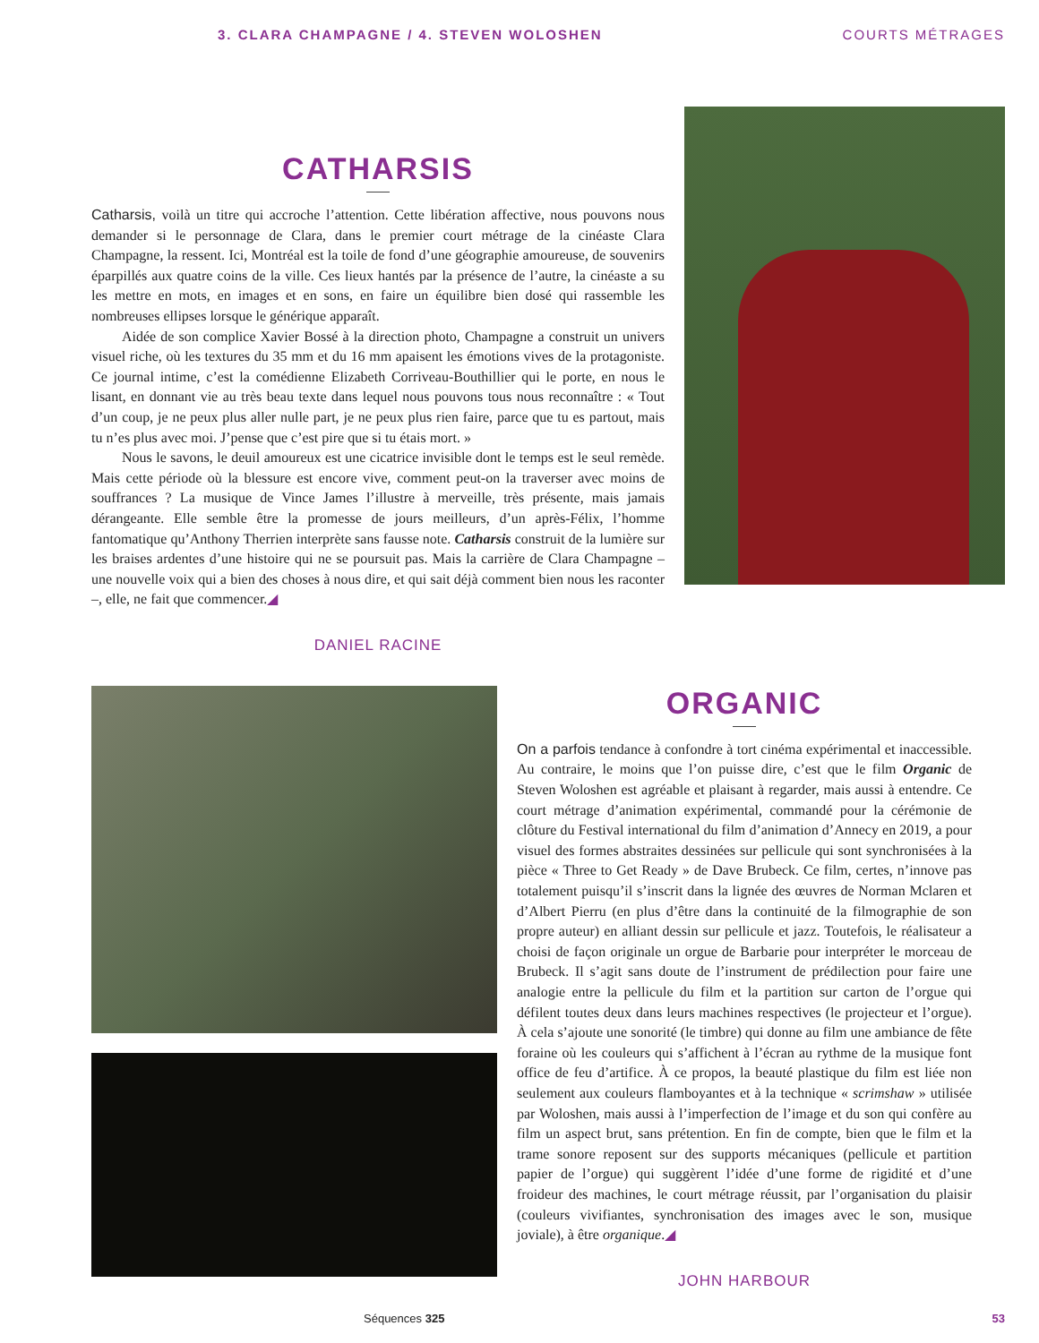3. CLARA CHAMPAGNE / 4. STEVEN WOLOSHEN COURTS MÉTRAGES
CATHARSIS
Catharsis, voilà un titre qui accroche l’attention. Cette libération affective, nous pouvons nous demander si le personnage de Clara, dans le premier court métrage de la cinéaste Clara Champagne, la ressent. Ici, Montréal est la toile de fond d’une géographie amoureuse, de souvenirs éparpillés aux quatre coins de la ville. Ces lieux hantés par la présence de l’autre, la cinéaste a su les mettre en mots, en images et en sons, en faire un équilibre bien dosé qui rassemble les nombreuses ellipses lorsque le générique apparaît.
Aidée de son complice Xavier Bossé à la direction photo, Champagne a construit un univers visuel riche, où les textures du 35 mm et du 16 mm apaisent les émotions vives de la protagoniste. Ce journal intime, c’est la comédienne Elizabeth Corriveau-Bouthillier qui le porte, en nous le lisant, en donnant vie au très beau texte dans lequel nous pouvons tous nous reconnaître : « Tout d’un coup, je ne peux plus aller nulle part, je ne peux plus rien faire, parce que tu es partout, mais tu n’es plus avec moi. J’pense que c’est pire que si tu étais mort. »
Nous le savons, le deuil amoureux est une cicatrice invisible dont le temps est le seul remède. Mais cette période où la blessure est encore vive, comment peut-on la traverser avec moins de souffrances ? La musique de Vince James l’illustre à merveille, très présente, mais jamais dérangeante. Elle semble être la promesse de jours meilleurs, d’un après-Félix, l’homme fantomatique qu’Anthony Therrien interprète sans fausse note. Catharsis construit de la lumière sur les braises ardentes d’une histoire qui ne se poursuit pas. Mais la carrière de Clara Champagne – une nouvelle voix qui a bien des choses à nous dire, et qui sait déjà comment bien nous les raconter –, elle, ne fait que commencer.◢
DANIEL RACINE
ORGANIC
On a parfois tendance à confondre à tort cinéma expérimental et inaccessible. Au contraire, le moins que l’on puisse dire, c’est que le film Organic de Steven Woloshen est agréable et plaisant à regarder, mais aussi à entendre. Ce court métrage d’animation expérimental, commandé pour la cérémonie de clôture du Festival international du film d’animation d’Annecy en 2019, a pour visuel des formes abstraites dessinées sur pellicule qui sont synchronisées à la pièce « Three to Get Ready » de Dave Brubeck. Ce film, certes, n’innove pas totalement puisqu’il s’inscrit dans la lignée des œuvres de Norman Mclaren et d’Albert Pierru (en plus d’être dans la continuité de la filmographie de son propre auteur) en alliant dessin sur pellicule et jazz. Toutefois, le réalisateur a choisi de façon originale un orgue de Barbarie pour interpréter le morceau de Brubeck. Il s’agit sans doute de l’instrument de prédilection pour faire une analogie entre la pellicule du film et la partition sur carton de l’orgue qui défilent toutes deux dans leurs machines respectives (le projecteur et l’orgue). À cela s’ajoute une sonorité (le timbre) qui donne au film une ambiance de fête foraine où les couleurs qui s’affichent à l’écran au rythme de la musique font office de feu d’artifice. À ce propos, la beauté plastique du film est liée non seulement aux couleurs flamboyantes et à la technique « scrimshaw » utilisée par Woloshen, mais aussi à l’imperfection de l’image et du son qui confère au film un aspect brut, sans prétention. En fin de compte, bien que le film et la trame sonore reposent sur des supports mécaniques (pellicule et partition papier de l’orgue) qui suggèrent l’idée d’une forme de rigidité et d’une froideur des machines, le court métrage réussit, par l’organisation du plaisir (couleurs vivifiantes, synchronisation des images avec le son, musique joviale), à être organique.◢
JOHN HARBOUR
Séquences 325 53